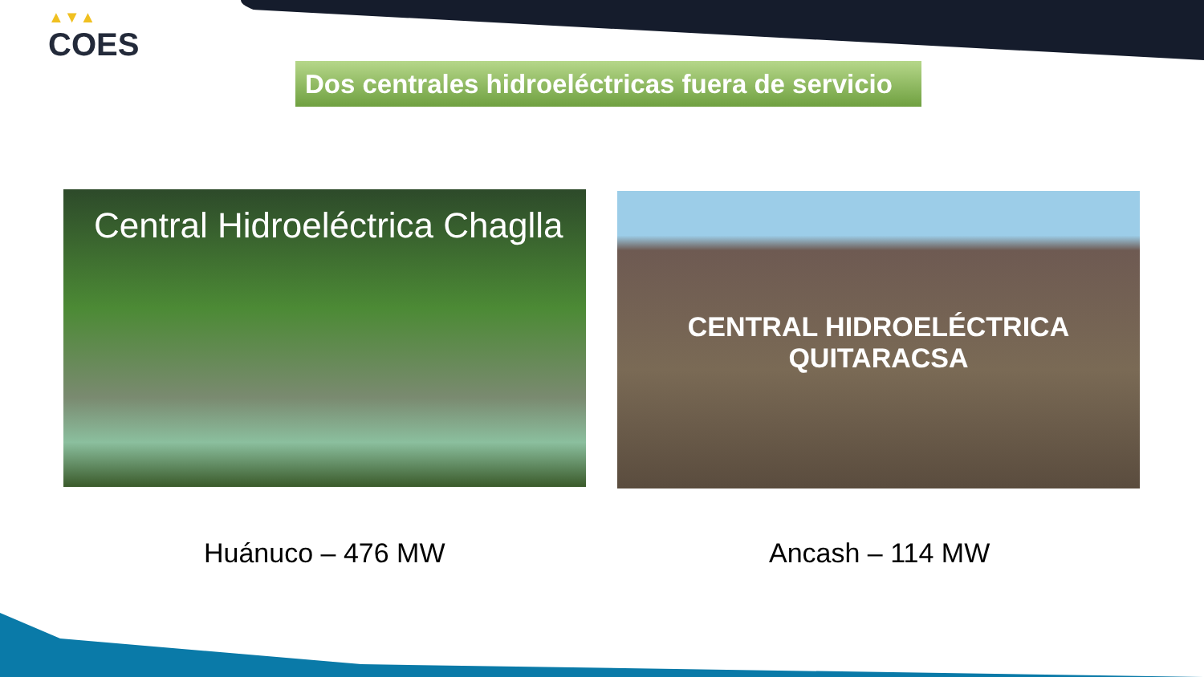▲▼▲
COES
Dos centrales hidroeléctricas fuera de servicio
Central Hidroeléctrica Chaglla
CENTRAL HIDROELÉCTRICA
QUITARACSA
Huánuco – 476 MW Ancash – 114 MW